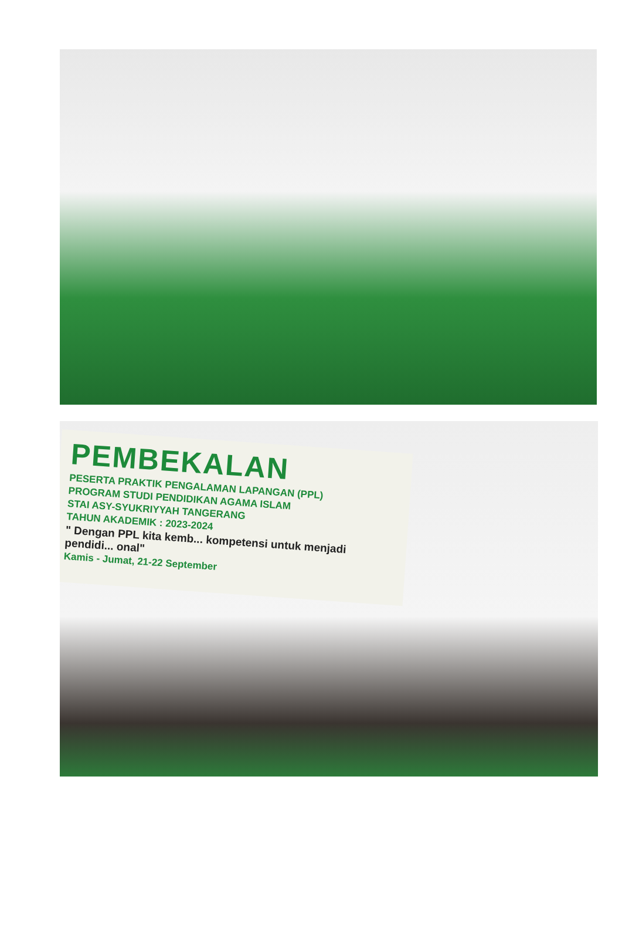PEMBEKALAN
PESERTA PRAKTIK PENGALAMAN LAPANGAN (PPL)
PROGRAM STUDI PENDIDIKAN AGAMA ISLAM
STAI ASY-SYUKRIYYAH TANGERANG
TAHUN AKADEMIK : 2023-2024
" Dengan PPL kita kemb... kompetensi untuk menjadi pendidi... onal"
Kamis - Jumat, 21-22 September